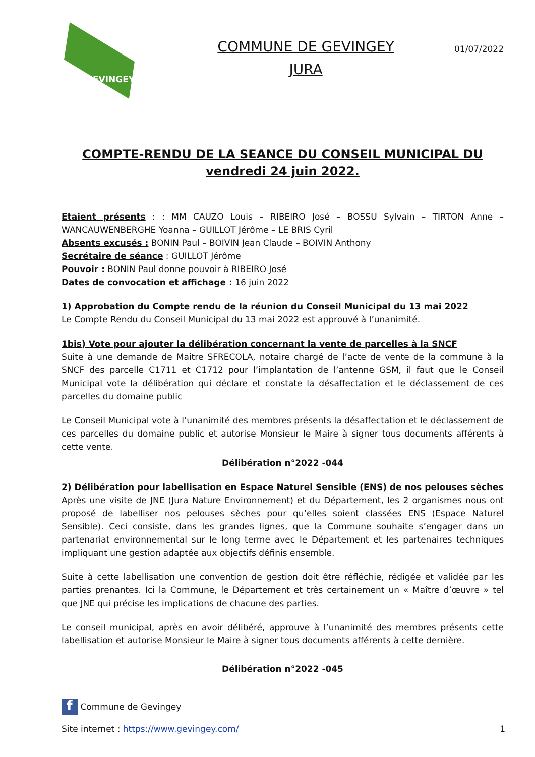GEVINGEY
COMMUNE DE GEVINGEY
JURA
01/07/2022
COMPTE-RENDU DE LA SEANCE DU CONSEIL MUNICIPAL DU
vendredi 24 juin 2022.
Etaient présents : : MM CAUZO Louis – RIBEIRO José – BOSSU Sylvain – TIRTON Anne – WANCAUWENBERGHE Yoanna – GUILLOT Jérôme – LE BRIS Cyril
Absents excusés : BONIN Paul – BOIVIN Jean Claude – BOIVIN Anthony
Secrétaire de séance : GUILLOT Jérôme
Pouvoir : BONIN Paul donne pouvoir à RIBEIRO José
Dates de convocation et affichage : 16 juin 2022
1) Approbation du Compte rendu de la réunion du Conseil Municipal du 13 mai 2022
Le Compte Rendu du Conseil Municipal du 13 mai 2022 est approuvé à l’unanimité.
1bis) Vote pour ajouter la délibération concernant la vente de parcelles à la SNCF
Suite à une demande de Maitre SFRECOLA, notaire chargé de l’acte de vente de la commune à la SNCF des parcelle C1711 et C1712 pour l’implantation de l’antenne GSM, il faut que le Conseil Municipal vote la délibération qui déclare et constate la désaffectation et le déclassement de ces parcelles du domaine public
Le Conseil Municipal vote à l’unanimité des membres présents la désaffectation et le déclassement de ces parcelles du domaine public et autorise Monsieur le Maire à signer tous documents afférents à cette vente.
Délibération n°2022 -044
2) Délibération pour labellisation en Espace Naturel Sensible (ENS) de nos pelouses sèches
Après une visite de JNE (Jura Nature Environnement) et du Département, les 2 organismes nous ont proposé de labelliser nos pelouses sèches pour qu’elles soient classées ENS (Espace Naturel Sensible). Ceci consiste, dans les grandes lignes, que la Commune souhaite s’engager dans un partenariat environnemental sur le long terme avec le Département et les partenaires techniques impliquant une gestion adaptée aux objectifs définis ensemble.
Suite à cette labellisation une convention de gestion doit être réfléchie, rédigée et validée par les parties prenantes. Ici la Commune, le Département et très certainement un « Maître d’œuvre » tel que JNE qui précise les implications de chacune des parties.
Le conseil municipal, après en avoir délibéré, approuve à l’unanimité des membres présents cette labellisation et autorise Monsieur le Maire à signer tous documents afférents à cette dernière.
Délibération n°2022 -045
f Commune de Gevingey
Site internet : https://www.gevingey.com/ 1